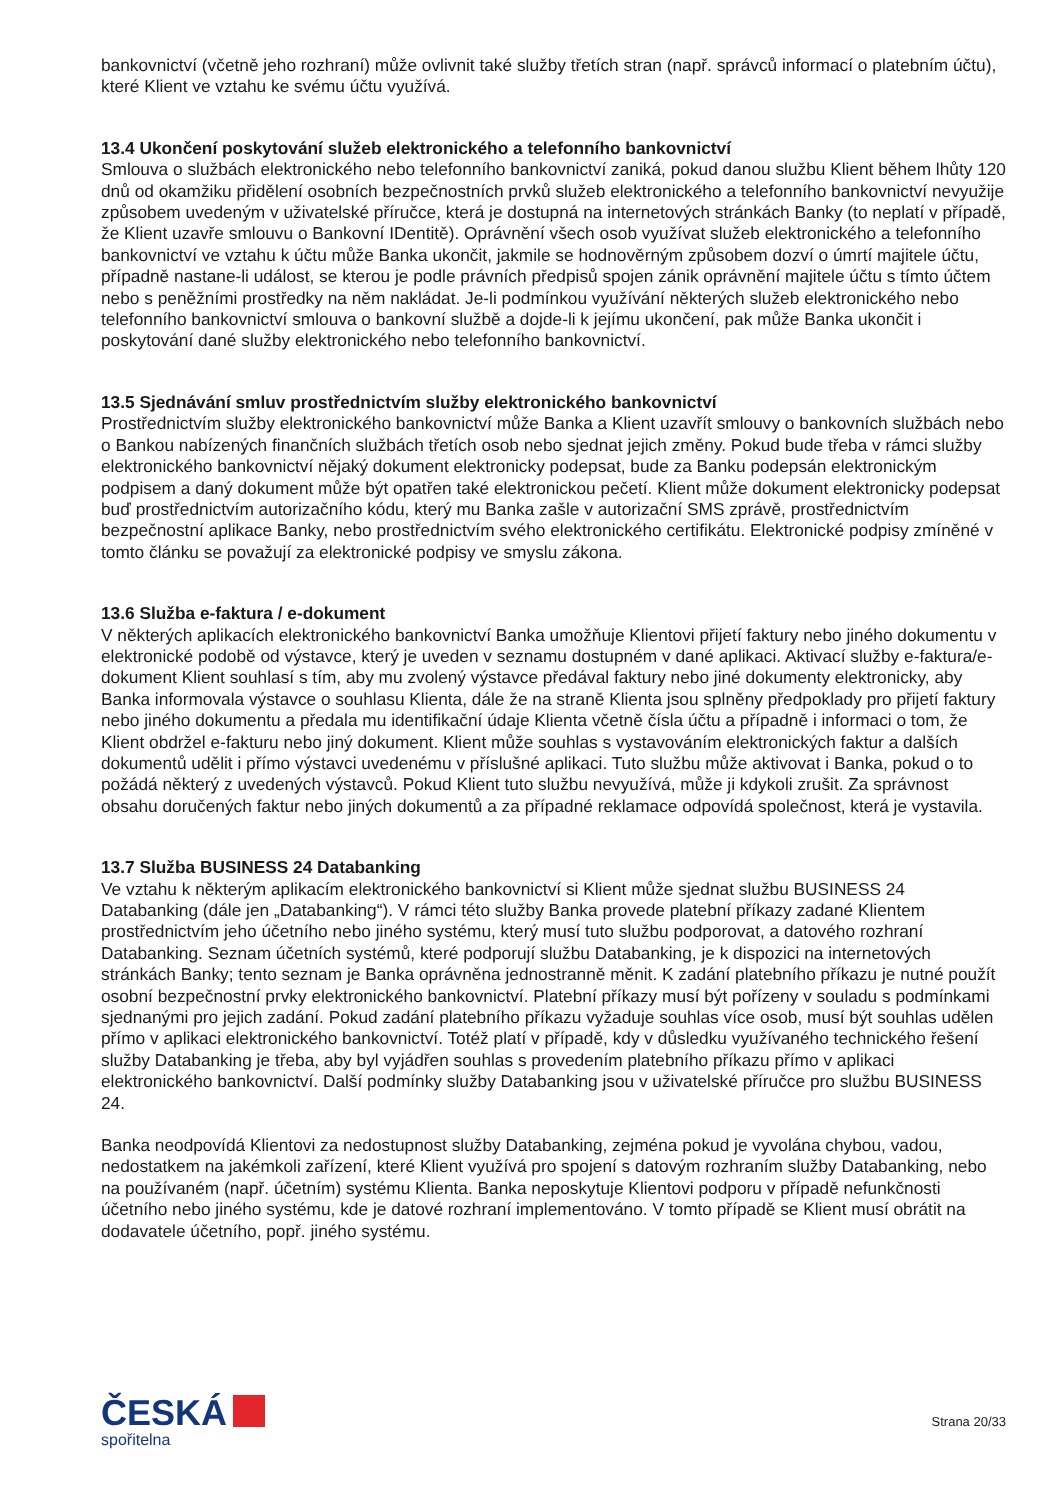bankovnictví (včetně jeho rozhraní) může ovlivnit také služby třetích stran (např. správců informací o platebním účtu), které Klient ve vztahu ke svému účtu využívá.
13.4 Ukončení poskytování služeb elektronického a telefonního bankovnictví
Smlouva o službách elektronického nebo telefonního bankovnictví zaniká, pokud danou službu Klient během lhůty 120 dnů od okamžiku přidělení osobních bezpečnostních prvků služeb elektronického a telefonního bankovnictví nevyužije způsobem uvedeným v uživatelské příručce, která je dostupná na internetových stránkách Banky (to neplatí v případě, že Klient uzavře smlouvu o Bankovní IDentitě). Oprávnění všech osob využívat služeb elektronického a telefonního bankovnictví ve vztahu k účtu může Banka ukončit, jakmile se hodnověrným způsobem dozví o úmrtí majitele účtu, případně nastane-li událost, se kterou je podle právních předpisů spojen zánik oprávnění majitele účtu s tímto účtem nebo s peněžními prostředky na něm nakládat. Je-li podmínkou využívání některých služeb elektronického nebo telefonního bankovnictví smlouva o bankovní službě a dojde-li k jejímu ukončení, pak může Banka ukončit i poskytování dané služby elektronického nebo telefonního bankovnictví.
13.5 Sjednávání smluv prostřednictvím služby elektronického bankovnictví
Prostřednictvím služby elektronického bankovnictví může Banka a Klient uzavřít smlouvy o bankovních službách nebo o Bankou nabízených finančních službách třetích osob nebo sjednat jejich změny. Pokud bude třeba v rámci služby elektronického bankovnictví nějaký dokument elektronicky podepsat, bude za Banku podepsán elektronickým podpisem a daný dokument může být opatřen také elektronickou pečetí. Klient může dokument elektronicky podepsat buď prostřednictvím autorizačního kódu, který mu Banka zašle v autorizační SMS zprávě, prostřednictvím bezpečnostní aplikace Banky, nebo prostřednictvím svého elektronického certifikátu. Elektronické podpisy zmíněné v tomto článku se považují za elektronické podpisy ve smyslu zákona.
13.6 Služba e-faktura / e-dokument
V některých aplikacích elektronického bankovnictví Banka umožňuje Klientovi přijetí faktury nebo jiného dokumentu v elektronické podobě od výstavce, který je uveden v seznamu dostupném v dané aplikaci. Aktivací služby e-faktura/e-dokument Klient souhlasí s tím, aby mu zvolený výstavce předával faktury nebo jiné dokumenty elektronicky, aby Banka informovala výstavce o souhlasu Klienta, dále že na straně Klienta jsou splněny předpoklady pro přijetí faktury nebo jiného dokumentu a předala mu identifikační údaje Klienta včetně čísla účtu a případně i informaci o tom, že Klient obdržel e-fakturu nebo jiný dokument. Klient může souhlas s vystavováním elektronických faktur a dalších dokumentů udělit i přímo výstavci uvedenému v příslušné aplikaci. Tuto službu může aktivovat i Banka, pokud o to požádá některý z uvedených výstavců. Pokud Klient tuto službu nevyužívá, může ji kdykoli zrušit. Za správnost obsahu doručených faktur nebo jiných dokumentů a za případné reklamace odpovídá společnost, která je vystavila.
13.7 Služba BUSINESS 24 Databanking
Ve vztahu k některým aplikacím elektronického bankovnictví si Klient může sjednat službu BUSINESS 24 Databanking (dále jen „Databanking“). V rámci této služby Banka provede platební příkazy zadané Klientem prostřednictvím jeho účetního nebo jiného systému, který musí tuto službu podporovat, a datového rozhraní Databanking. Seznam účetních systémů, které podporují službu Databanking, je k dispozici na internetových stránkách Banky; tento seznam je Banka oprávněna jednostranně měnit. K zadání platebního příkazu je nutné použít osobní bezpečnostní prvky elektronického bankovnictví. Platební příkazy musí být pořízeny v souladu s podmínkami sjednanými pro jejich zadání. Pokud zadání platebního příkazu vyžaduje souhlas více osob, musí být souhlas udělen přímo v aplikaci elektronického bankovnictví. Totéž platí v případě, kdy v důsledku využívaného technického řešení služby Databanking je třeba, aby byl vyjádřen souhlas s provedením platebního příkazu přímo v aplikaci elektronického bankovnictví. Další podmínky služby Databanking jsou v uživatelské příručce pro službu BUSINESS 24.
Banka neodpovídá Klientovi za nedostupnost služby Databanking, zejména pokud je vyvolána chybou, vadou, nedostatkem na jakémkoli zařízení, které Klient využívá pro spojení s datovým rozhraním služby Databanking, nebo na používaném (např. účetním) systému Klienta. Banka neposkytuje Klientovi podporu v případě nefunkčnosti účetního nebo jiného systému, kde je datové rozhraní implementováno. V tomto případě se Klient musí obrátit na dodavatele účetního, popř. jiného systému.
ČESKÁ
spořitelna
Strana 20/33